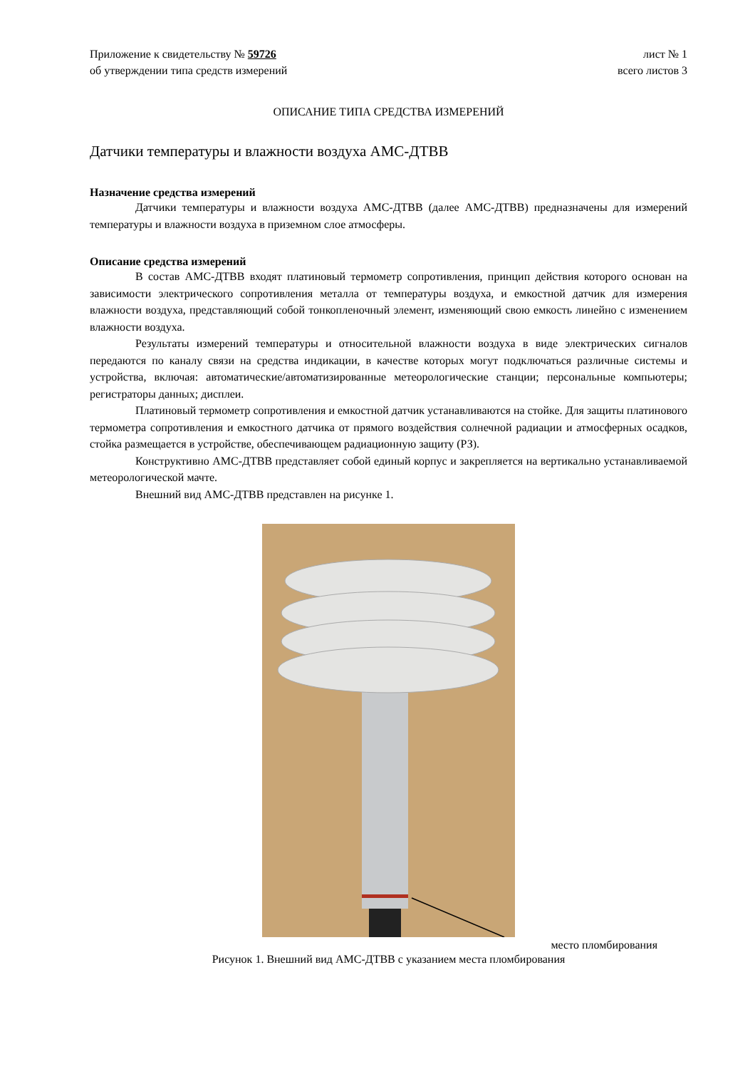Приложение к свидетельству № 59726 лист № 1
об утверждении типа средств измерений всего листов 3
ОПИСАНИЕ ТИПА СРЕДСТВА ИЗМЕРЕНИЙ
Датчики температуры и влажности воздуха АМС-ДТВВ
Назначение средства измерений
Датчики температуры и влажности воздуха АМС-ДТВВ (далее АМС-ДТВВ) предназначены для измерений температуры и влажности воздуха в приземном слое атмосферы.
Описание средства измерений
В состав АМС-ДТВВ входят платиновый термометр сопротивления, принцип действия которого основан на зависимости электрического сопротивления металла от температуры воздуха, и емкостной датчик для измерения влажности воздуха, представляющий собой тонкопленочный элемент, изменяющий свою емкость линейно с изменением влажности воздуха.
Результаты измерений температуры и относительной влажности воздуха в виде электрических сигналов передаются по каналу связи на средства индикации, в качестве которых могут подключаться различные системы и устройства, включая: автоматические/автоматизированные метеорологические станции; персональные компьютеры; регистраторы данных; дисплеи.
Платиновый термометр сопротивления и емкостной датчик устанавливаются на стойке. Для защиты платинового термометра сопротивления и емкостного датчика от прямого воздействия солнечной радиации и атмосферных осадков, стойка размещается в устройстве, обеспечивающем радиационную защиту (РЗ).
Конструктивно АМС-ДТВВ представляет собой единый корпус и закрепляется на вертикально устанавливаемой метеорологической мачте.
Внешний вид АМС-ДТВВ представлен на рисунке 1.
место пломбирования
Рисунок 1. Внешний вид АМС-ДТВВ с указанием места пломбирования